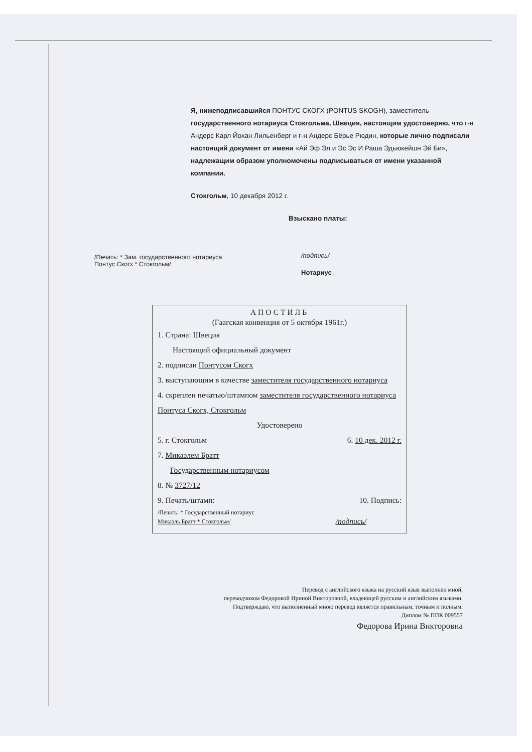Я, нижеподписавшийся ПОНТУС СКОГХ (PONTUS SKOGH), заместитель государственного нотариуса Стокгольма, Швеция, настоящим удостоверяю, что г-н Андерс Карл Йохан Лильенберг и г-н Андерс Бёрье Рюдин, которые лично подписали настоящий документ от имени «Ай Эф Эл и Эс Эс И Раша Эдьюкейшн Эй Би», надлежащим образом уполномочены подписываться от имени указанной компании.
Стокгольм, 10 декабря 2012 г.
Взыскано платы:
/Печать: * Зам. государственного нотариуса Понтус Скогх * Стокгольм/
/подпись/
Нотариус
АПОСТИЛЬ
(Гаагская конвенция от 5 октября 1961г.)
1. Страна: Швеция
Настоящий официальный документ
2. подписан Понтусом Скогх
3. выступающим в качестве заместителя государственного нотариуса
4. скреплен печатью/штампом заместителя государственного нотариуса Понтуса Скогх, Стокгольм
Удостоверено
5. г. Стокгольм 6. 10 дек. 2012 г.
7. Микаэлем Братт
Государственным нотариусом
8. № 3727/12
9. Печать/штамп: 10. Подпись:
/Печать: * Государственный нотариус
Микаэль Братт * Стокгольм/
/подпись/
Перевод с английского языка на русский язык выполнен мной,
переводчиком Федоровой Ириной Викторовной, владеющей русским и английским языками.
Подтверждаю, что выполненный мною перевод является правильным, точным и полным.
Диплом № ППК 009557
Федорова Ирина Викторовна